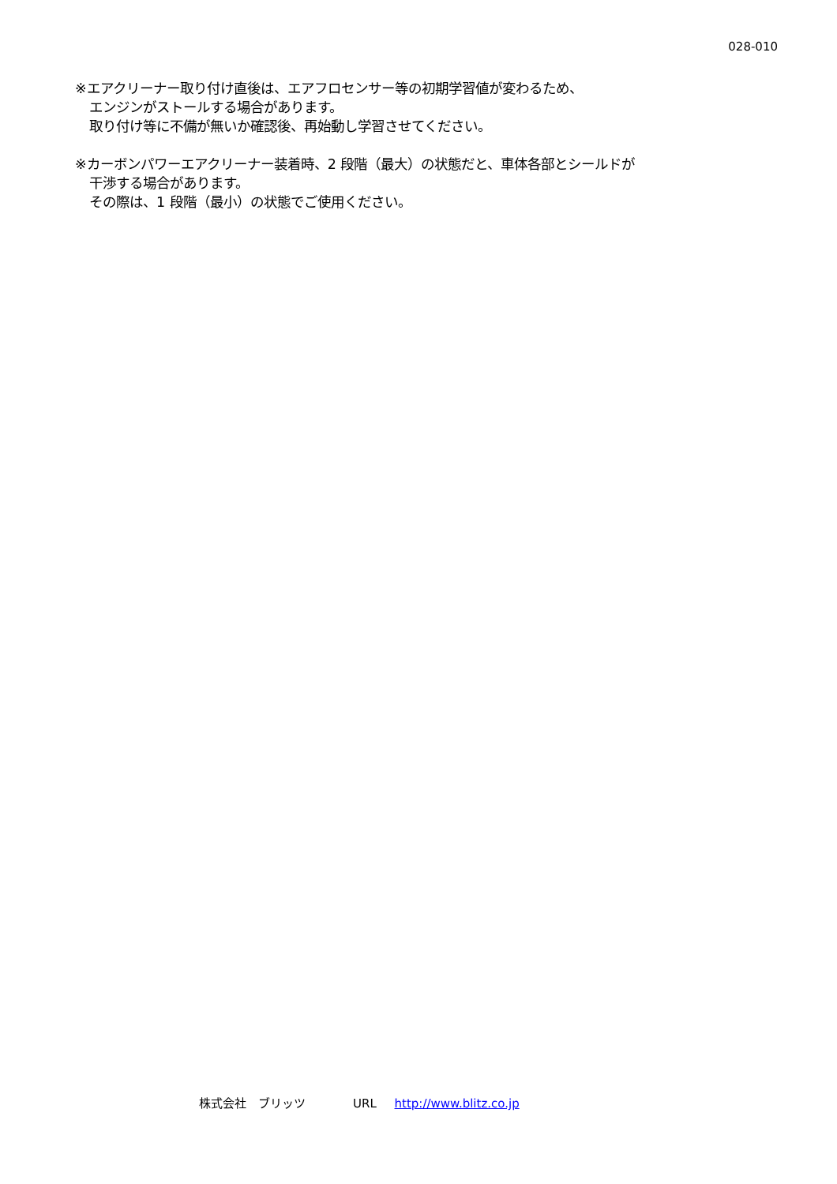028-010
※エアクリーナー取り付け直後は、エアフロセンサー等の初期学習値が変わるため、
エンジンがストールする場合があります。
取り付け等に不備が無いか確認後、再始動し学習させてください。
※カーボンパワーエアクリーナー装着時、2 段階（最大）の状態だと、車体各部とシールドが
干渉する場合があります。
その際は、1 段階（最小）の状態でご使用ください。
株式会社　ブリッツ　　　　URL http://www.blitz.co.jp